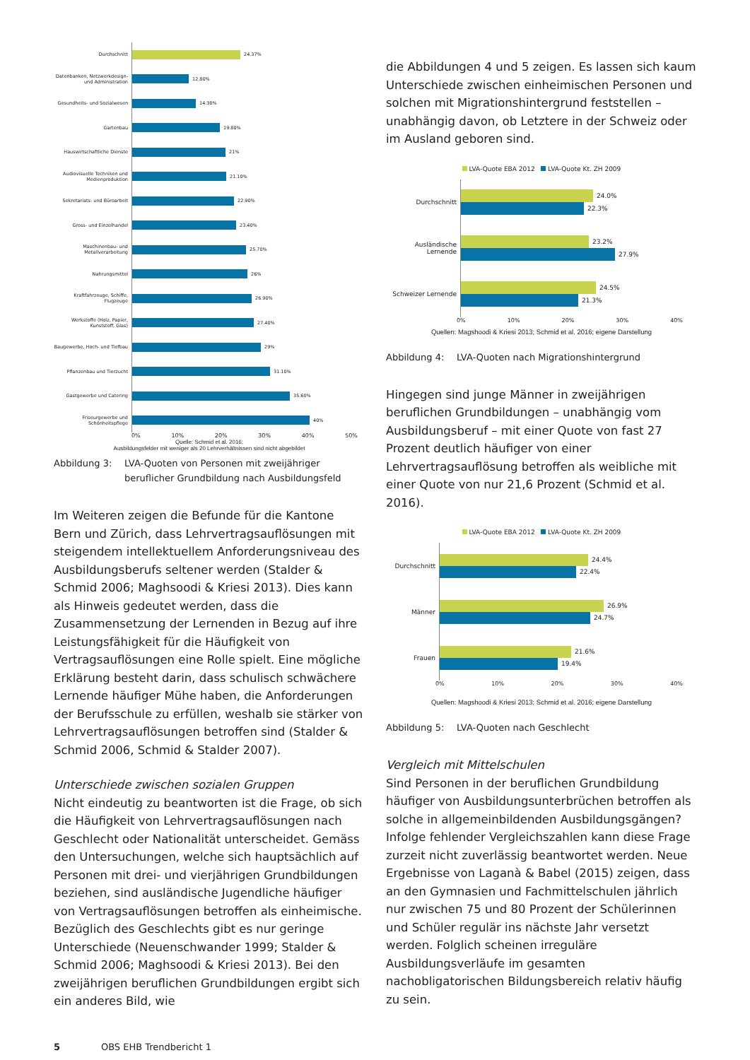Durchschnitt
24.37%
Datenbanken, Netzwerkdesign- und Administration
12.80%
Gesundheits- und Sozialwesen
14.30%
Gartenbau
19.80%
Hauswirtschaftliche Dienste
21%
Audiovisuelle Techniken und Medienproduktion
21.10%
Sekretariats- und Büroarbeit
22.90%
Gross- und Einzelhandel
23.40%
Maschinenbau- und Metallverarbeitung
25.70%
Nahrungsmittel
26%
Kraftfahrzeuge, Schiffe, Flugzeuge
26.90%
Werkstoffe (Holz, Papier, Kunststoff, Glas)
27.40%
Baugewerbe, Hoch- und Tiefbau
29%
Pflanzenbau und Tierzucht
31.10%
Gastgewerbe und Catering
35.60%
Friseurgewerbe und Schönheitspflege
40%
0% 10% 20% 30% 40% 50%
Quelle: Schmid et al. 2016;
Ausbildungsfelder mit weniger als 20 Lehrverhältnissen sind nicht abgebildet
Abbildung 3: LVA-Quoten von Personen mit zweijähriger beruflicher Grundbildung nach Ausbildungsfeld
Im Weiteren zeigen die Befunde für die Kantone Bern und Zürich, dass Lehrvertragsauflösungen mit steigendem intellektuellem Anforderungsniveau des Ausbildungsberufs seltener werden (Stalder & Schmid 2006; Maghsoodi & Kriesi 2013). Dies kann als Hinweis gedeutet werden, dass die Zusammensetzung der Lernenden in Bezug auf ihre Leistungsfähigkeit für die Häufigkeit von Vertragsauflösungen eine Rolle spielt. Eine mögliche Erklärung besteht darin, dass schulisch schwächere Lernende häufiger Mühe haben, die Anforderungen der Berufsschule zu erfüllen, weshalb sie stärker von Lehrvertragsauflösungen betroffen sind (Stalder & Schmid 2006, Schmid & Stalder 2007).
Unterschiede zwischen sozialen Gruppen
Nicht eindeutig zu beantworten ist die Frage, ob sich die Häufigkeit von Lehrvertragsauflösungen nach Geschlecht oder Nationalität unterscheidet. Gemäss den Untersuchungen, welche sich hauptsächlich auf Personen mit drei- und vierjährigen Grundbildungen beziehen, sind ausländische Jugendliche häufiger von Vertragsauflösungen betroffen als einheimische. Bezüglich des Geschlechts gibt es nur geringe Unterschiede (Neuenschwander 1999; Stalder & Schmid 2006; Maghsoodi & Kriesi 2013). Bei den zweijährigen beruflichen Grundbildungen ergibt sich ein anderes Bild, wie
die Abbildungen 4 und 5 zeigen. Es lassen sich kaum Unterschiede zwischen einheimischen Personen und solchen mit Migrationshintergrund feststellen – unabhängig davon, ob Letztere in der Schweiz oder im Ausland geboren sind.
LVA-Quote EBA 2012 LVA-Quote Kt. ZH 2009
Durchschnitt
24.0%
22.3%
Ausländische Lernende
23.2%
27.9%
Schweizer Lernende
24.5%
21.3%
0% 10% 20% 30% 40%
Quellen: Magshoodi & Kriesi 2013; Schmid et al. 2016; eigene Darstellung
Abbildung 4: LVA-Quoten nach Migrationshintergrund
Hingegen sind junge Männer in zweijährigen beruflichen Grundbildungen – unabhängig vom Ausbildungsberuf – mit einer Quote von fast 27 Prozent deutlich häufiger von einer Lehrvertragsauflösung betroffen als weibliche mit einer Quote von nur 21,6 Prozent (Schmid et al. 2016).
LVA-Quote EBA 2012 LVA-Quote Kt. ZH 2009
Durchschnitt
24.4%
22.4%
Männer
26.9%
24.7%
Frauen
21.6%
19.4%
0% 10% 20% 30% 40%
Quellen: Magshoodi & Kriesi 2013; Schmid et al. 2016; eigene Darstellung
Abbildung 5: LVA-Quoten nach Geschlecht
Vergleich mit Mittelschulen
Sind Personen in der beruflichen Grundbildung häufiger von Ausbildungsunterbrüchen betroffen als solche in allgemeinbildenden Ausbildungsgängen? Infolge fehlender Vergleichszahlen kann diese Frage zurzeit nicht zuverlässig beantwortet werden. Neue Ergebnisse von Laganà & Babel (2015) zeigen, dass an den Gymnasien und Fachmittelschulen jährlich nur zwischen 75 und 80 Prozent der Schülerinnen und Schüler regulär ins nächste Jahr versetzt werden. Folglich scheinen irreguläre Ausbildungsverläufe im gesamten nachobligatorischen Bildungsbereich relativ häufig zu sein.
5 OBS EHB Trendbericht 1